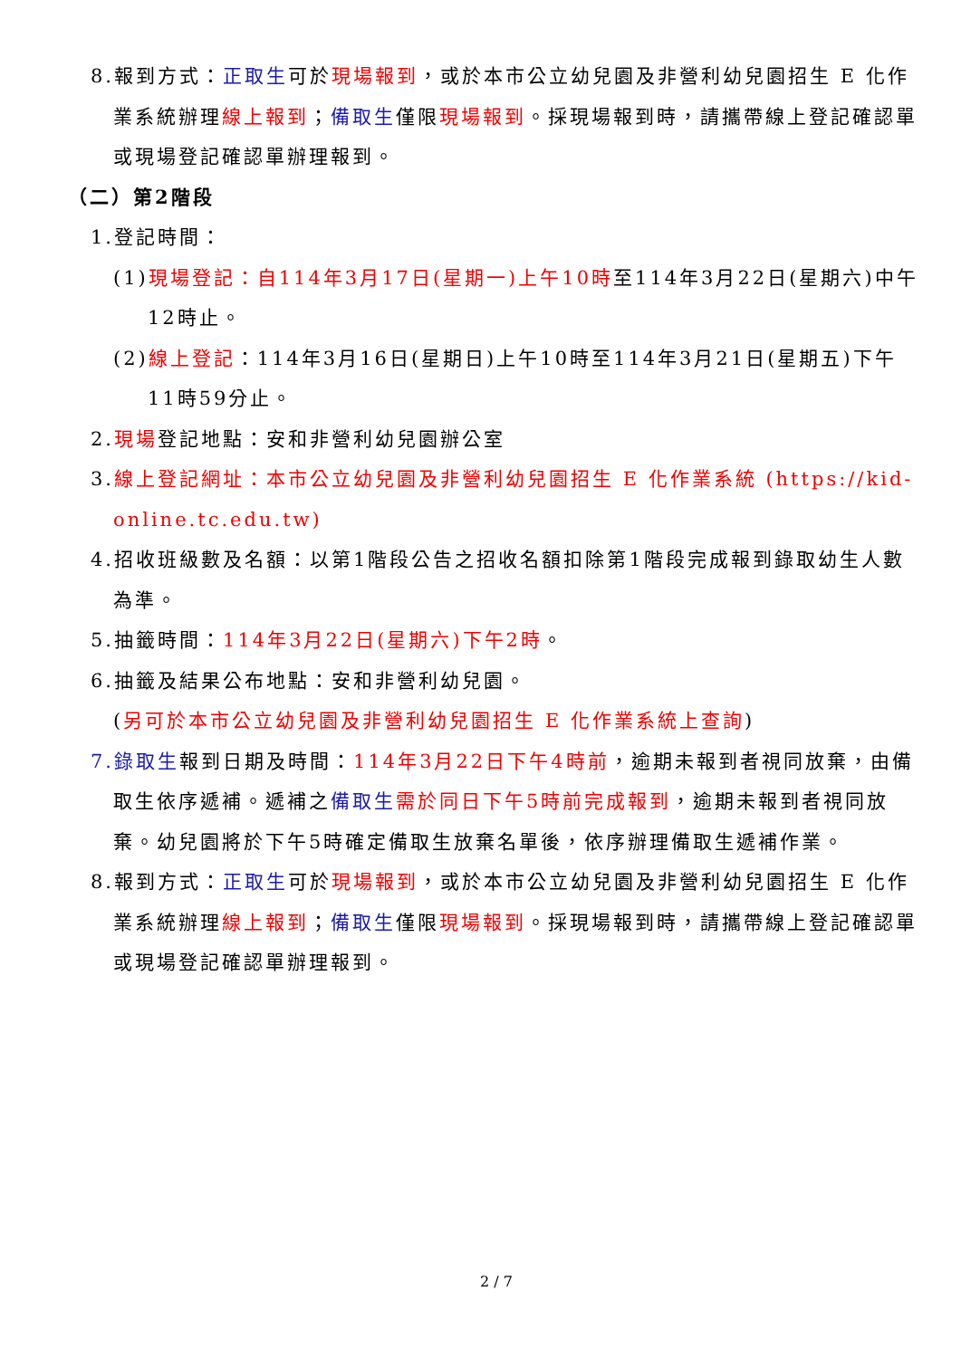8.報到方式：正取生可於現場報到，或於本市公立幼兒園及非營利幼兒園招生 E 化作業系統辦理線上報到；備取生僅限現場報到。採現場報到時，請攜帶線上登記確認單或現場登記確認單辦理報到。
（二）第2階段
1.登記時間：
(1)現場登記：自114年3月17日(星期一)上午10時至114年3月22日(星期六)中午12時止。
(2)線上登記：114年3月16日(星期日)上午10時至114年3月21日(星期五)下午11時59分止。
2.現場登記地點：安和非營利幼兒園辦公室
3.線上登記網址：本市公立幼兒園及非營利幼兒園招生 E 化作業系統 (https://kid-online.tc.edu.tw)
4.招收班級數及名額：以第1階段公告之招收名額扣除第1階段完成報到錄取幼生人數為準。
5.抽籤時間：114年3月22日(星期六)下午2時。
6.抽籤及結果公布地點：安和非營利幼兒園。
(另可於本市公立幼兒園及非營利幼兒園招生 E 化作業系統上查詢)
7.錄取生報到日期及時間：114年3月22日下午4時前，逾期未報到者視同放棄，由備取生依序遞補。遞補之備取生 需於同日下午5時前完成報到，逾期未報到者視同放棄。幼兒園將於下午5時確定備取生放棄名單後，依序辦理備取生遞補作業。
8.報到方式：正取生可於現場報到，或於本市公立幼兒園及非營利幼兒園招生 E 化作業系統辦理線上報到；備取生僅限現場報到。採現場報到時，請攜帶線上登記確認單或現場登記確認單辦理報到。
2 / 7